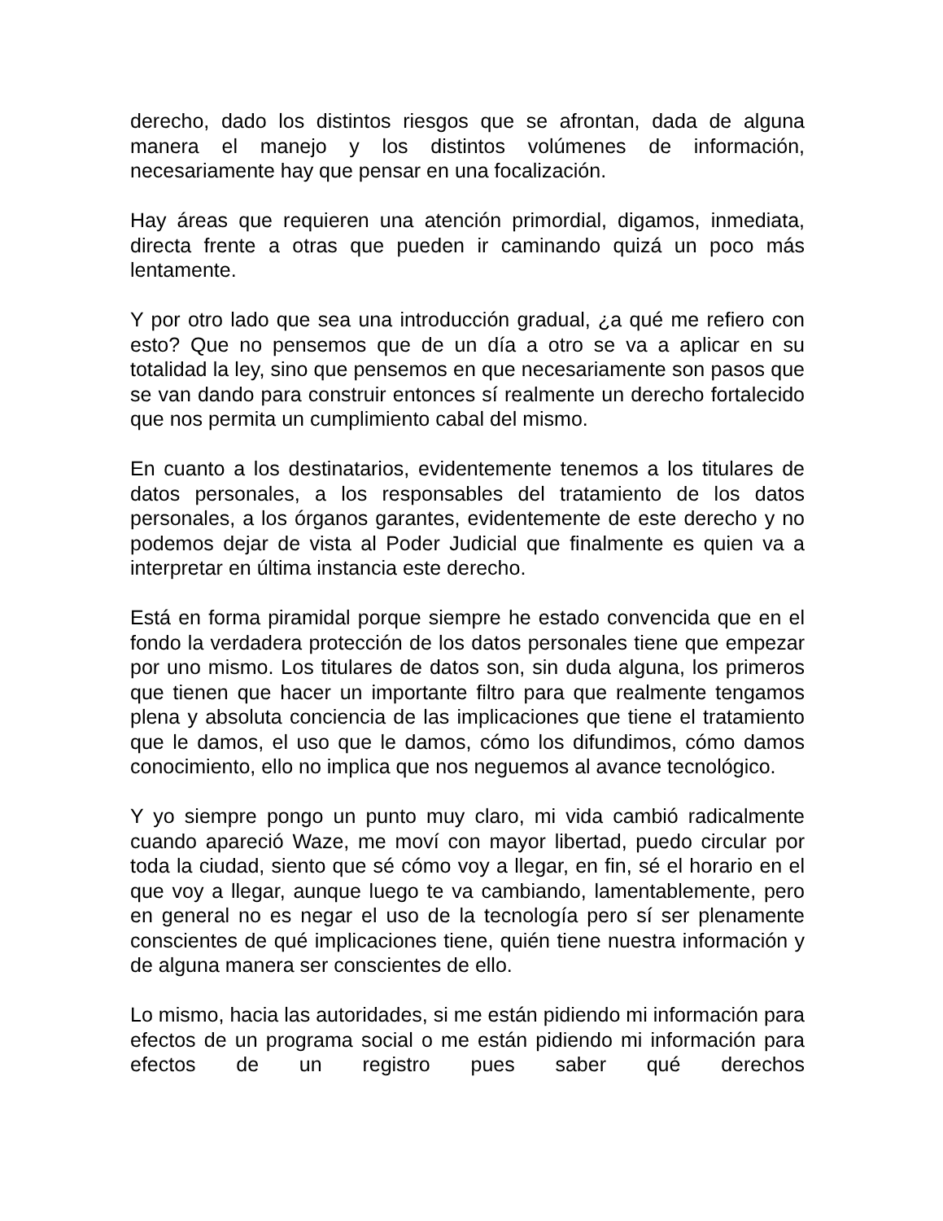derecho, dado los distintos riesgos que se afrontan, dada de alguna manera el manejo y los distintos volúmenes de información, necesariamente hay que pensar en una focalización.
Hay áreas que requieren una atención primordial, digamos, inmediata, directa frente a otras que pueden ir caminando quizá un poco más lentamente.
Y por otro lado que sea una introducción gradual, ¿a qué me refiero con esto? Que no pensemos que de un día a otro se va a aplicar en su totalidad la ley, sino que pensemos en que necesariamente son pasos que se van dando para construir entonces sí realmente un derecho fortalecido que nos permita un cumplimiento cabal del mismo.
En cuanto a los destinatarios, evidentemente tenemos a los titulares de datos personales, a los responsables del tratamiento de los datos personales, a los órganos garantes, evidentemente de este derecho y no podemos dejar de vista al Poder Judicial que finalmente es quien va a interpretar en última instancia este derecho.
Está en forma piramidal porque siempre he estado convencida que en el fondo la verdadera protección de los datos personales tiene que empezar por uno mismo. Los titulares de datos son, sin duda alguna, los primeros que tienen que hacer un importante filtro para que realmente tengamos plena y absoluta conciencia de las implicaciones que tiene el tratamiento que le damos, el uso que le damos, cómo los difundimos, cómo damos conocimiento, ello no implica que nos neguemos al avance tecnológico.
Y yo siempre pongo un punto muy claro, mi vida cambió radicalmente cuando apareció Waze, me moví con mayor libertad, puedo circular por toda la ciudad, siento que sé cómo voy a llegar, en fin, sé el horario en el que voy a llegar, aunque luego te va cambiando, lamentablemente, pero en general no es negar el uso de la tecnología pero sí ser plenamente conscientes de qué implicaciones tiene, quién tiene nuestra información y de alguna manera ser conscientes de ello.
Lo mismo, hacia las autoridades, si me están pidiendo mi información para efectos de un programa social o me están pidiendo mi información para efectos de un registro pues saber qué derechos